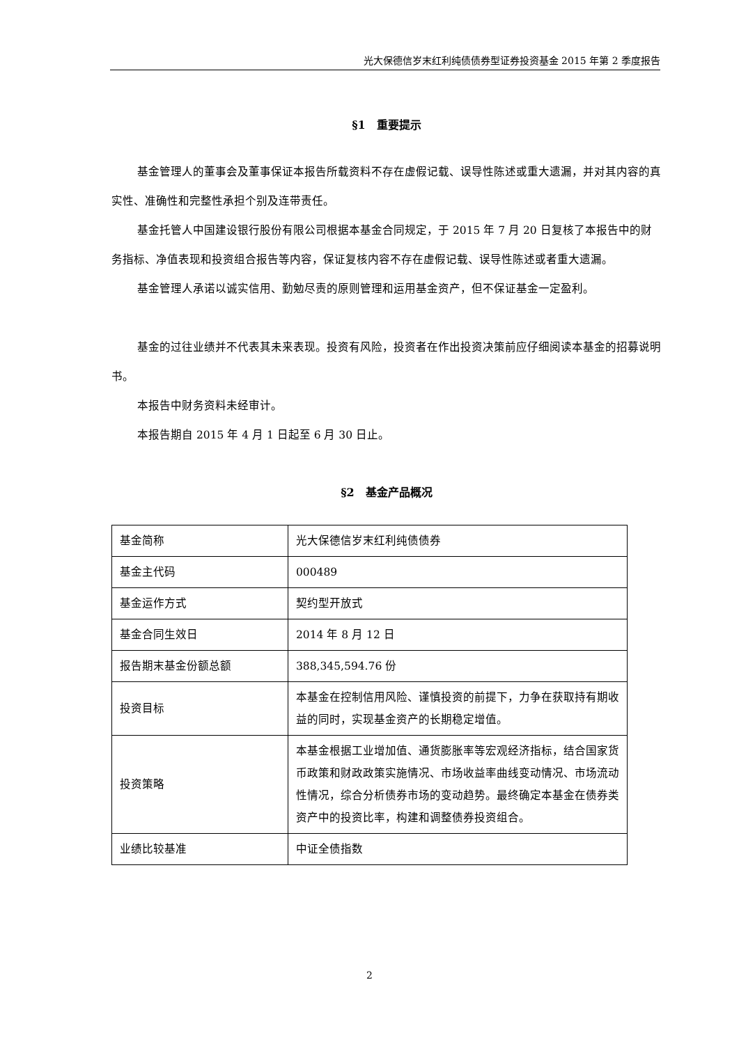光大保德信岁末红利纯债债券型证券投资基金 2015 年第 2 季度报告
§1　重要提示
基金管理人的董事会及董事保证本报告所载资料不存在虚假记载、误导性陈述或重大遗漏，并对其内容的真实性、准确性和完整性承担个别及连带责任。
基金托管人中国建设银行股份有限公司根据本基金合同规定，于 2015 年 7 月 20 日复核了本报告中的财务指标、净值表现和投资组合报告等内容，保证复核内容不存在虚假记载、误导性陈述或者重大遗漏。
基金管理人承诺以诚实信用、勤勉尽责的原则管理和运用基金资产，但不保证基金一定盈利。
基金的过往业绩并不代表其未来表现。投资有风险，投资者在作出投资决策前应仔细阅读本基金的招募说明书。
本报告中财务资料未经审计。
本报告期自 2015 年 4 月 1 日起至 6 月 30 日止。
§2　基金产品概况
| 基金简称 | 光大保德信岁末红利纯债债券 |
| 基金主代码 | 000489 |
| 基金运作方式 | 契约型开放式 |
| 基金合同生效日 | 2014 年 8 月 12 日 |
| 报告期末基金份额总额 | 388,345,594.76 份 |
| 投资目标 | 本基金在控制信用风险、谨慎投资的前提下，力争在获取持有期收益的同时，实现基金资产的长期稳定增值。 |
| 投资策略 | 本基金根据工业增加值、通货膨胀率等宏观经济指标，结合国家货币政策和财政政策实施情况、市场收益率曲线变动情况、市场流动性情况，综合分析债券市场的变动趋势。最终确定本基金在债券类资产中的投资比率，构建和调整债券投资组合。 |
| 业绩比较基准 | 中证全债指数 |
2